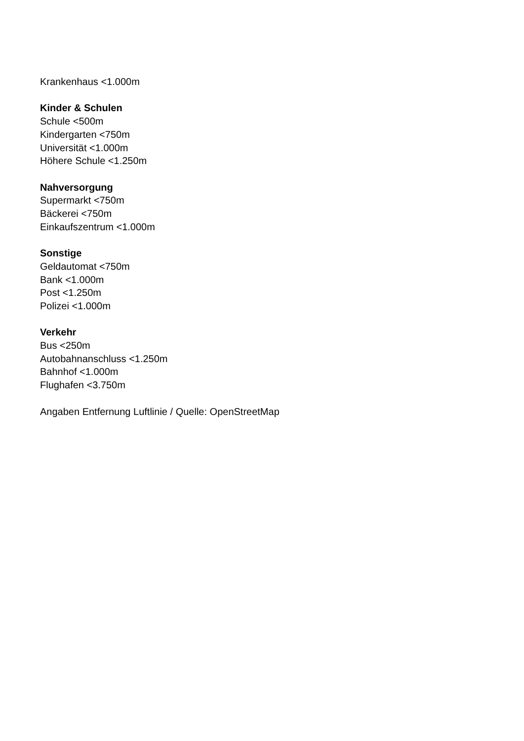Krankenhaus <1.000m
Kinder & Schulen
Schule <500m
Kindergarten <750m
Universität <1.000m
Höhere Schule <1.250m
Nahversorgung
Supermarkt <750m
Bäckerei <750m
Einkaufszentrum <1.000m
Sonstige
Geldautomat <750m
Bank <1.000m
Post <1.250m
Polizei <1.000m
Verkehr
Bus <250m
Autobahnanschluss <1.250m
Bahnhof <1.000m
Flughafen <3.750m
Angaben Entfernung Luftlinie / Quelle: OpenStreetMap